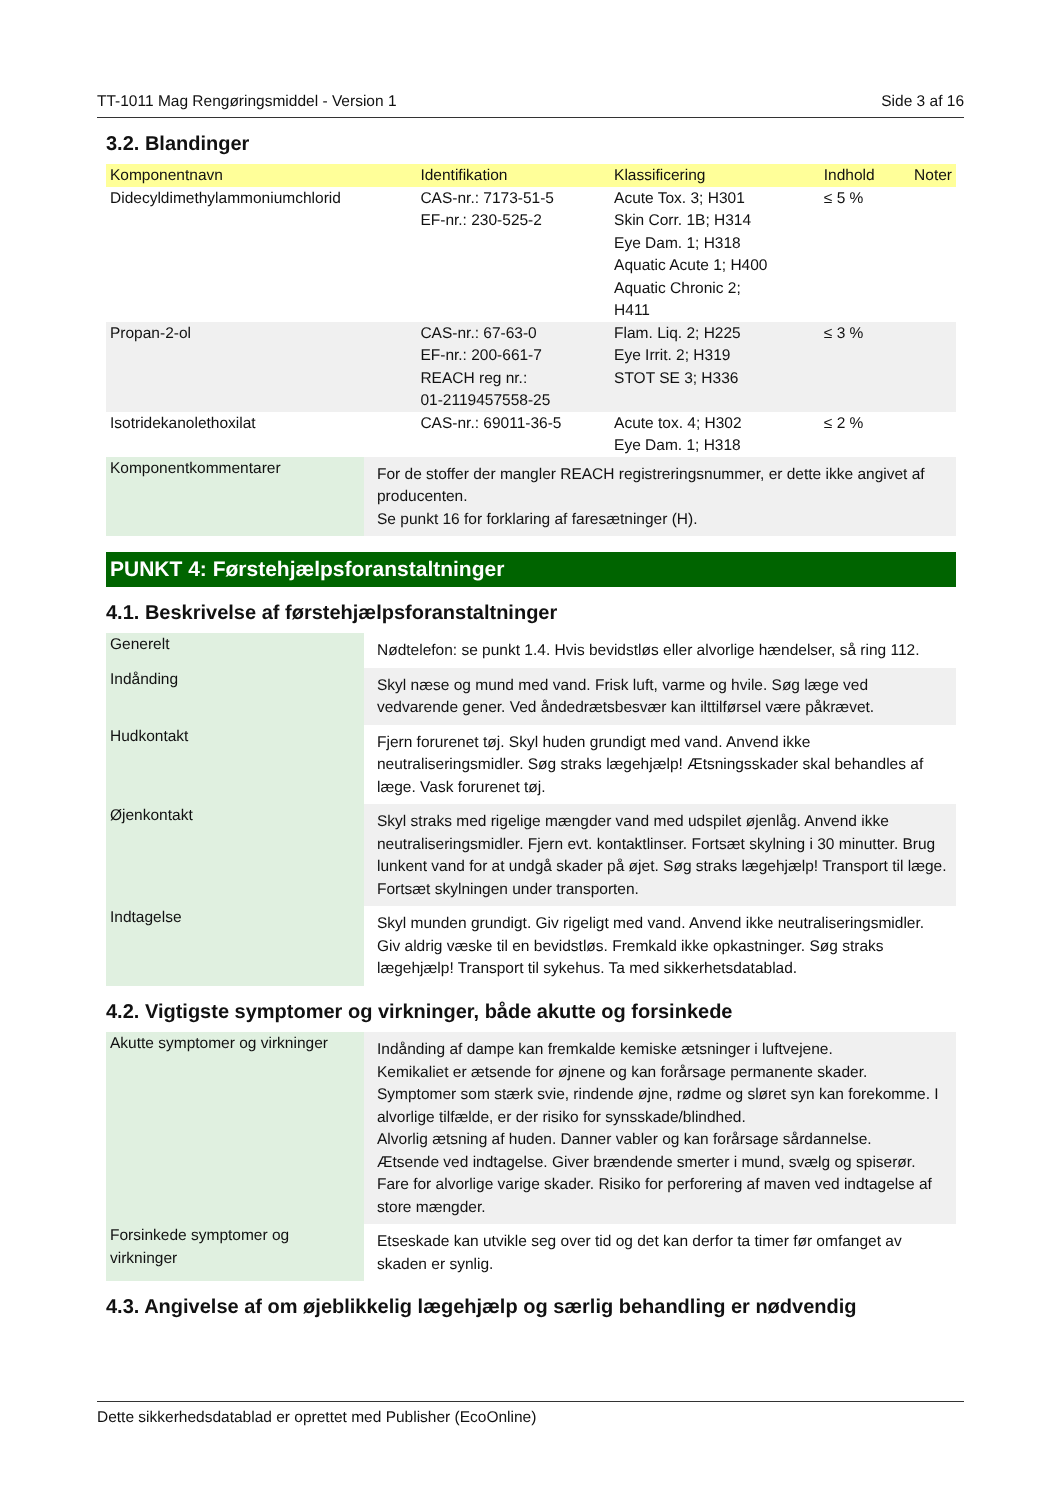TT-1011 Mag Rengøringsmiddel - Version 1 Side 3 af 16
3.2. Blandinger
| Komponentnavn | Identifikation | Klassificering | Indhold | Noter |
| --- | --- | --- | --- | --- |
| Didecyldimethylammoniumchlorid | CAS-nr.: 7173-51-5 EF-nr.: 230-525-2 | Acute Tox. 3; H301 Skin Corr. 1B; H314 Eye Dam. 1; H318 Aquatic Acute 1; H400 Aquatic Chronic 2; H411 | ≤ 5 % | |
| Propan-2-ol | CAS-nr.: 67-63-0 EF-nr.: 200-661-7 REACH reg nr.: 01-2119457558-25 | Flam. Liq. 2; H225 Eye Irrit. 2; H319 STOT SE 3; H336 | ≤ 3 % | |
| Isotridekanolethoxilat | CAS-nr.: 69011-36-5 | Acute tox. 4; H302 Eye Dam. 1; H318 | ≤ 2 % | |
| Komponentkommentarer | For de stoffer der mangler REACH registreringsnummer, er dette ikke angivet af producenten. Se punkt 16 for forklaring af faresætninger (H). |
PUNKT 4: Førstehjælpsforanstaltninger
4.1. Beskrivelse af førstehjælpsforanstaltninger
| Generelt | Nødtelefon: se punkt 1.4. Hvis bevidstløs eller alvorlige hændelser, så ring 112. |
| Indånding | Skyl næse og mund med vand. Frisk luft, varme og hvile. Søg læge ved vedvarende gener. Ved åndedrætsbesvær kan ilttilførsel være påkrævet. |
| Hudkontakt | Fjern forurenet tøj. Skyl huden grundigt med vand. Anvend ikke neutraliseringsmidler. Søg straks lægehjælp! Ætsningsskader skal behandles af læge. Vask forurenet tøj. |
| Øjenkontakt | Skyl straks med rigelige mængder vand med udspilet øjenlåg. Anvend ikke neutraliseringsmidler. Fjern evt. kontaktlinser. Fortsæt skylning i 30 minutter. Brug lunkent vand for at undgå skader på øjet. Søg straks lægehjælp! Transport til læge. Fortsæt skylningen under transporten. |
| Indtagelse | Skyl munden grundigt. Giv rigeligt med vand. Anvend ikke neutraliseringsmidler. Giv aldrig væske til en bevidstløs. Fremkald ikke opkastninger. Søg straks lægehjælp! Transport til sykehus. Ta med sikkerhetsdatablad. |
4.2. Vigtigste symptomer og virkninger, både akutte og forsinkede
| Akutte symptomer og virkninger | Indånding af dampe kan fremkalde kemiske ætsninger i luftvejene. Kemikaliet er ætsende for øjnene og kan forårsage permanente skader. Symptomer som stærk svie, rindende øjne, rødme og sløret syn kan forekomme. I alvorlige tilfælde, er der risiko for synsskade/blindhed. Alvorlig ætsning af huden. Danner vabler og kan forårsage sårdannelse. Ætsende ved indtagelse. Giver brændende smerter i mund, svælg og spiserør. Fare for alvorlige varige skader. Risiko for perforering af maven ved indtagelse af store mængder. |
| Forsinkede symptomer og virkninger | Etseskade kan utvikle seg over tid og det kan derfor ta timer før omfanget av skaden er synlig. |
4.3. Angivelse af om øjeblikkelig lægehjælp og særlig behandling er nødvendig
Dette sikkerhedsdatablad er oprettet med Publisher (EcoOnline)